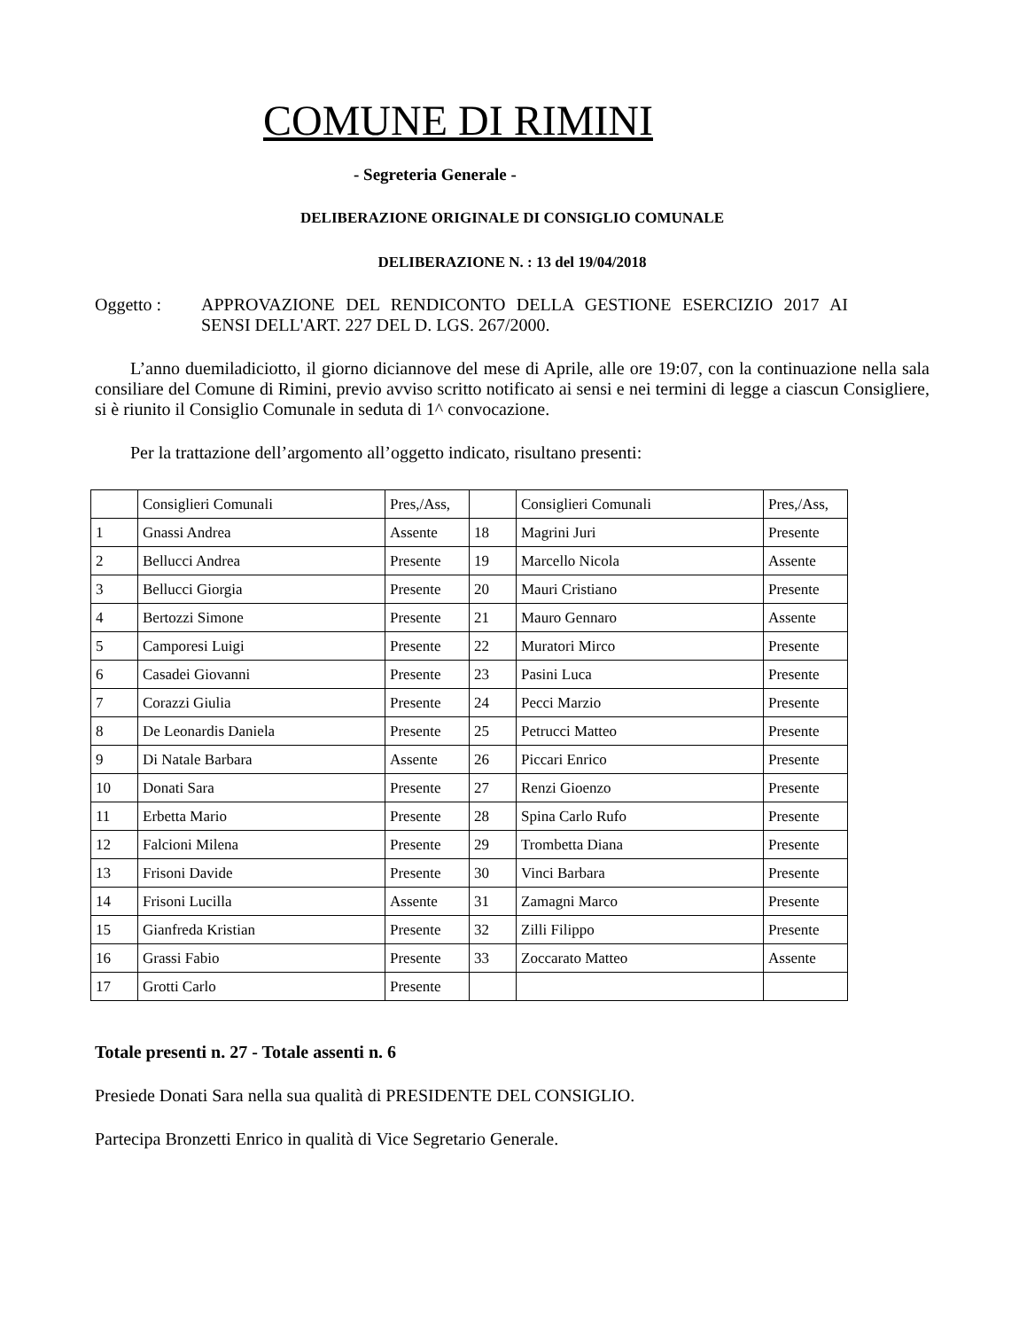COMUNE DI RIMINI
- Segreteria Generale -
DELIBERAZIONE ORIGINALE DI CONSIGLIO COMUNALE
DELIBERAZIONE N. : 13 del 19/04/2018
Oggetto : APPROVAZIONE DEL RENDICONTO DELLA GESTIONE ESERCIZIO 2017 AI SENSI DELL'ART. 227 DEL D. LGS. 267/2000.
L’anno duemiladiciotto, il giorno diciannove del mese di Aprile, alle ore 19:07, con la continuazione nella sala consiliare del Comune di Rimini, previo avviso scritto notificato ai sensi e nei termini di legge a ciascun Consigliere, si è riunito il Consiglio Comunale in seduta di 1^ convocazione.
Per la trattazione dell’argomento all’oggetto indicato, risultano presenti:
| | Consiglieri Comunali | Pres,/Ass, | | Consiglieri Comunali | Pres,/Ass, |
| 1 | Gnassi Andrea | Assente | 18 | Magrini Juri | Presente |
| 2 | Bellucci Andrea | Presente | 19 | Marcello Nicola | Assente |
| 3 | Bellucci Giorgia | Presente | 20 | Mauri Cristiano | Presente |
| 4 | Bertozzi Simone | Presente | 21 | Mauro Gennaro | Assente |
| 5 | Camporesi Luigi | Presente | 22 | Muratori Mirco | Presente |
| 6 | Casadei Giovanni | Presente | 23 | Pasini Luca | Presente |
| 7 | Corazzi Giulia | Presente | 24 | Pecci Marzio | Presente |
| 8 | De Leonardis Daniela | Presente | 25 | Petrucci Matteo | Presente |
| 9 | Di Natale Barbara | Assente | 26 | Piccari Enrico | Presente |
| 10 | Donati Sara | Presente | 27 | Renzi Gioenzo | Presente |
| 11 | Erbetta Mario | Presente | 28 | Spina Carlo Rufo | Presente |
| 12 | Falcioni Milena | Presente | 29 | Trombetta Diana | Presente |
| 13 | Frisoni Davide | Presente | 30 | Vinci Barbara | Presente |
| 14 | Frisoni Lucilla | Assente | 31 | Zamagni Marco | Presente |
| 15 | Gianfreda Kristian | Presente | 32 | Zilli Filippo | Presente |
| 16 | Grassi Fabio | Presente | 33 | Zoccarato Matteo | Assente |
| 17 | Grotti Carlo | Presente | | | |
Totale presenti n. 27 - Totale assenti n. 6
Presiede Donati Sara nella sua qualità di PRESIDENTE DEL CONSIGLIO.
Partecipa Bronzetti Enrico in qualità di Vice Segretario Generale.